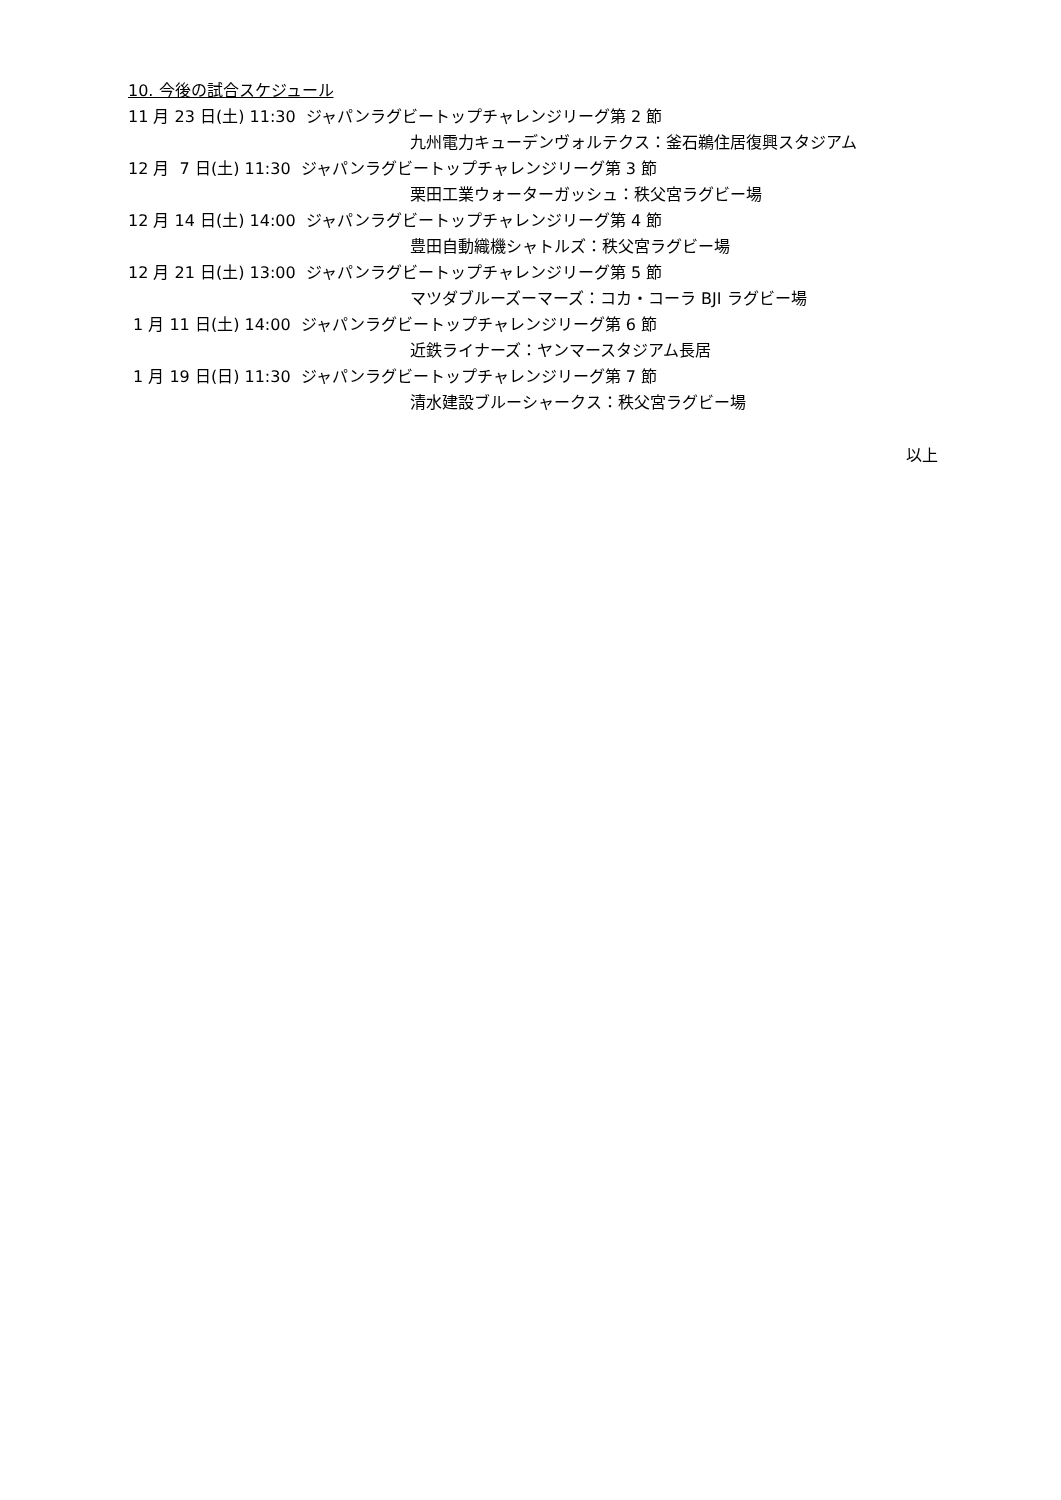10. 今後の試合スケジュール
11 月 23 日(土) 11:30 ジャパンラグビートップチャレンジリーグ第 2 節
九州電力キューデンヴォルテクス：釜石鵜住居復興スタジアム
12 月 7 日(土) 11:30 ジャパンラグビートップチャレンジリーグ第 3 節
栗田工業ウォーターガッシュ：秩父宮ラグビー場
12 月 14 日(土) 14:00 ジャパンラグビートップチャレンジリーグ第 4 節
豊田自動織機シャトルズ：秩父宮ラグビー場
12 月 21 日(土) 13:00 ジャパンラグビートップチャレンジリーグ第 5 節
マツダブルーズーマーズ：コカ・コーラ BJI ラグビー場
1 月 11 日(土) 14:00 ジャパンラグビートップチャレンジリーグ第 6 節
近鉄ライナーズ：ヤンマースタジアム長居
1 月 19 日(日) 11:30 ジャパンラグビートップチャレンジリーグ第 7 節
清水建設ブルーシャークス：秩父宮ラグビー場
以上